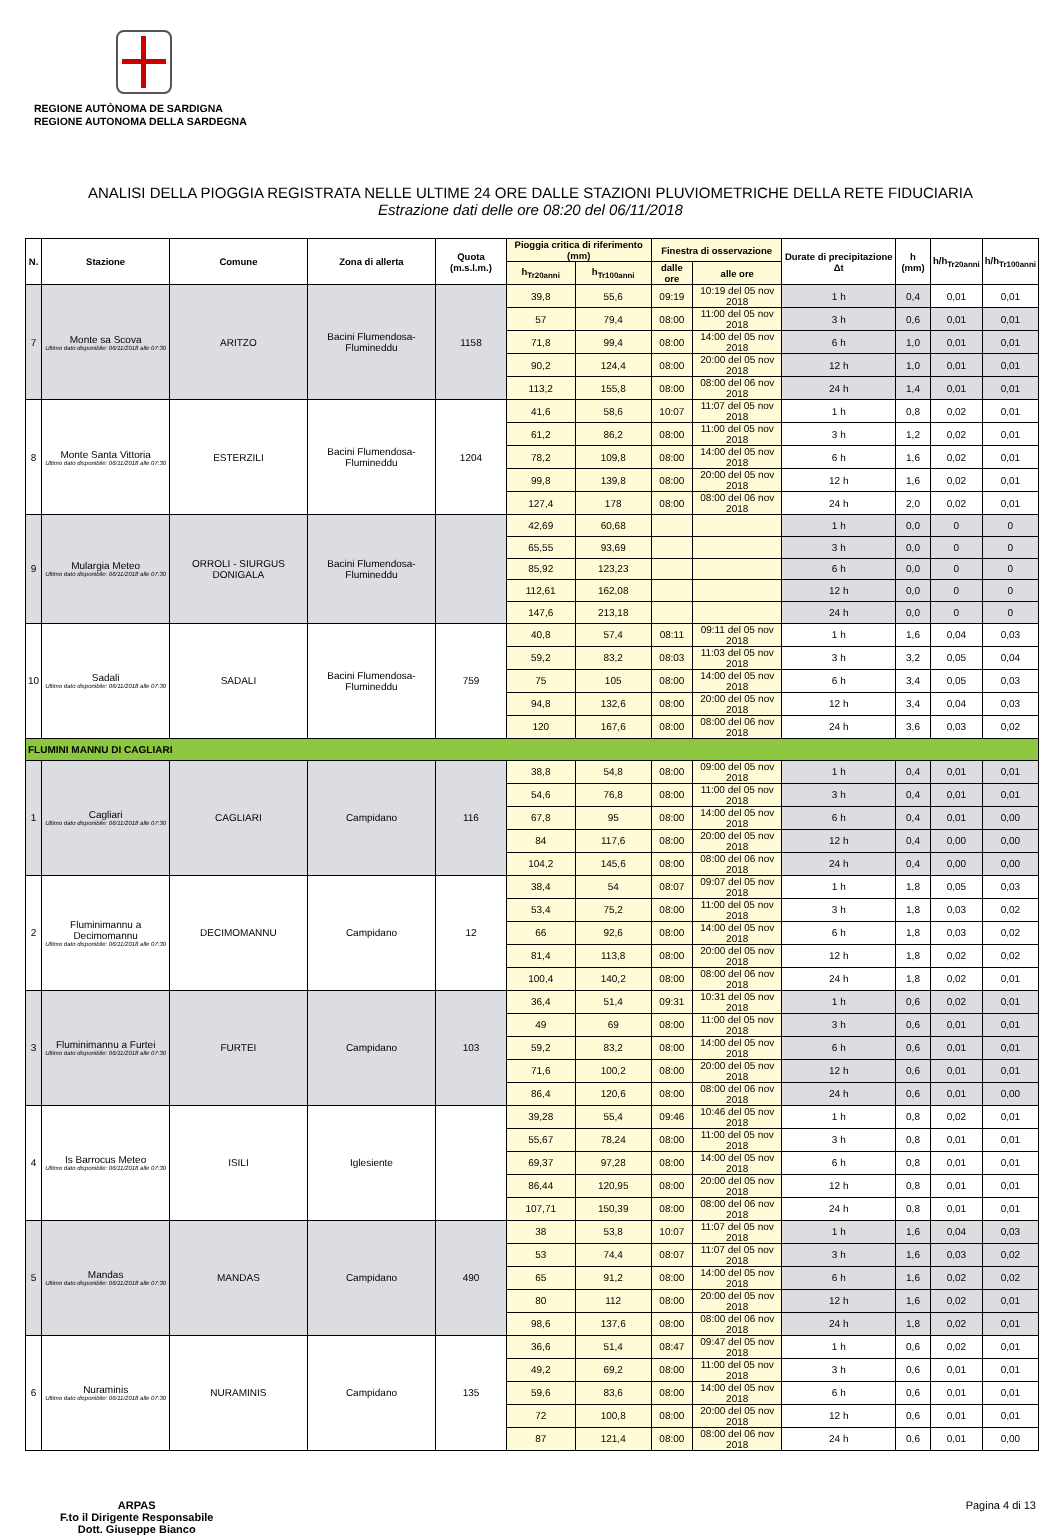REGIONE AUTÒNOMA DE SARDIGNA
REGIONE AUTONOMA DELLA SARDEGNA
ANALISI DELLA PIOGGIA REGISTRATA NELLE ULTIME 24 ORE DALLE STAZIONI PLUVIOMETRICHE DELLA RETE FIDUCIARIA
Estrazione dati delle ore 08:20 del 06/11/2018
| N. | Stazione | Comune | Zona di allerta | Quota (m.s.l.m.) | Pioggia critica di riferimento (mm) | | Finestra di osservazione | | Durate di precipitazione Δt | h (mm) | h/h<sub>Tr20anni</sub> | h/h<sub>Tr100anni</sub> |
| --- | --- | --- | --- | --- | --- | --- | --- | --- | --- | --- | --- | --- |
| | | | | | h<sub>Tr20anni</sub> | h<sub>Tr100anni</sub> | dalle ore | alle ore | | | | |
| 7 | Monte sa Scova Ultimo dato disponibile: 06/11/2018 alle 07:30 | ARITZO | Bacini Flumendosa-Flumineddu | 1158 | 39,8 | 55,6 | 09:19 | 10:19 del 05 nov 2018 | 1 h | 0,4 | 0,01 | 0,01 |
| | | | | | 57 | 79,4 | 08:00 | 11:00 del 05 nov 2018 | 3 h | 0,6 | 0,01 | 0,01 |
| | | | | | 71,8 | 99,4 | 08:00 | 14:00 del 05 nov 2018 | 6 h | 1,0 | 0,01 | 0,01 |
| | | | | | 90,2 | 124,4 | 08:00 | 20:00 del 05 nov 2018 | 12 h | 1,0 | 0,01 | 0,01 |
| | | | | | 113,2 | 155,8 | 08:00 | 08:00 del 06 nov 2018 | 24 h | 1,4 | 0,01 | 0,01 |
| 8 | Monte Santa Vittoria Ultimo dato disponibile: 06/11/2018 alle 07:30 | ESTERZILI | Bacini Flumendosa-Flumineddu | 1204 | 41,6 | 58,6 | 10:07 | 11:07 del 05 nov 2018 | 1 h | 0,8 | 0,02 | 0,01 |
| | | | | | 61,2 | 86,2 | 08:00 | 11:00 del 05 nov 2018 | 3 h | 1,2 | 0,02 | 0,01 |
| | | | | | 78,2 | 109,8 | 08:00 | 14:00 del 05 nov 2018 | 6 h | 1,6 | 0,02 | 0,01 |
| | | | | | 99,8 | 139,8 | 08:00 | 20:00 del 05 nov 2018 | 12 h | 1,6 | 0,02 | 0,01 |
| | | | | | 127,4 | 178 | 08:00 | 08:00 del 06 nov 2018 | 24 h | 2,0 | 0,02 | 0,01 |
| 9 | Mulargia Meteo Ultimo dato disponibile: 06/11/2018 alle 07:30 | ORROLI - SIURGUS DONIGALA | Bacini Flumendosa-Flumineddu | | 42,69 | 60,68 | | | 1 h | 0,0 | 0 | 0 |
| | | | | | 65,55 | 93,69 | | | 3 h | 0,0 | 0 | 0 |
| | | | | | 85,92 | 123,23 | | | 6 h | 0,0 | 0 | 0 |
| | | | | | 112,61 | 162,08 | | | 12 h | 0,0 | 0 | 0 |
| | | | | | 147,6 | 213,18 | | | 24 h | 0,0 | 0 | 0 |
| 10 | Sadali Ultimo dato disponibile: 06/11/2018 alle 07:30 | SADALI | Bacini Flumendosa-Flumineddu | 759 | 40,8 | 57,4 | 08:11 | 09:11 del 05 nov 2018 | 1 h | 1,6 | 0,04 | 0,03 |
| | | | | | 59,2 | 83,2 | 08:03 | 11:03 del 05 nov 2018 | 3 h | 3,2 | 0,05 | 0,04 |
| | | | | | 75 | 105 | 08:00 | 14:00 del 05 nov 2018 | 6 h | 3,4 | 0,05 | 0,03 |
| | | | | | 94,8 | 132,6 | 08:00 | 20:00 del 05 nov 2018 | 12 h | 3,4 | 0,04 | 0,03 |
| | | | | | 120 | 167,6 | 08:00 | 08:00 del 06 nov 2018 | 24 h | 3,6 | 0,03 | 0,02 |
| FLUMINI MANNU DI CAGLIARI | | | | | | | | | | | | |
| 1 | Cagliari Ultimo dato disponibile: 06/11/2018 alle 07:30 | CAGLIARI | Campidano | 116 | 38,8 | 54,8 | 08:00 | 09:00 del 05 nov 2018 | 1 h | 0,4 | 0,01 | 0,01 |
| | | | | | 54,6 | 76,8 | 08:00 | 11:00 del 05 nov 2018 | 3 h | 0,4 | 0,01 | 0,01 |
| | | | | | 67,8 | 95 | 08:00 | 14:00 del 05 nov 2018 | 6 h | 0,4 | 0,01 | 0,00 |
| | | | | | 84 | 117,6 | 08:00 | 20:00 del 05 nov 2018 | 12 h | 0,4 | 0,00 | 0,00 |
| | | | | | 104,2 | 145,6 | 08:00 | 08:00 del 06 nov 2018 | 24 h | 0,4 | 0,00 | 0,00 |
| 2 | Fluminimannu a Decimomannu Ultimo dato disponibile: 06/11/2018 alle 07:30 | DECIMOMANNU | Campidano | 12 | 38,4 | 54 | 08:07 | 09:07 del 05 nov 2018 | 1 h | 1,8 | 0,05 | 0,03 |
| | | | | | 53,4 | 75,2 | 08:00 | 11:00 del 05 nov 2018 | 3 h | 1,8 | 0,03 | 0,02 |
| | | | | | 66 | 92,6 | 08:00 | 14:00 del 05 nov 2018 | 6 h | 1,8 | 0,03 | 0,02 |
| | | | | | 81,4 | 113,8 | 08:00 | 20:00 del 05 nov 2018 | 12 h | 1,8 | 0,02 | 0,02 |
| | | | | | 100,4 | 140,2 | 08:00 | 08:00 del 06 nov 2018 | 24 h | 1,8 | 0,02 | 0,01 |
| 3 | Fluminimannu a Furtei Ultimo dato disponibile: 06/11/2018 alle 07:30 | FURTEI | Campidano | 103 | 36,4 | 51,4 | 09:31 | 10:31 del 05 nov 2018 | 1 h | 0,6 | 0,02 | 0,01 |
| | | | | | 49 | 69 | 08:00 | 11:00 del 05 nov 2018 | 3 h | 0,6 | 0,01 | 0,01 |
| | | | | | 59,2 | 83,2 | 08:00 | 14:00 del 05 nov 2018 | 6 h | 0,6 | 0,01 | 0,01 |
| | | | | | 71,6 | 100,2 | 08:00 | 20:00 del 05 nov 2018 | 12 h | 0,6 | 0,01 | 0,01 |
| | | | | | 86,4 | 120,6 | 08:00 | 08:00 del 06 nov 2018 | 24 h | 0,6 | 0,01 | 0,00 |
| 4 | Is Barrocus Meteo Ultimo dato disponibile: 06/11/2018 alle 07:30 | ISILI | Iglesiente | | 39,28 | 55,4 | 09:46 | 10:46 del 05 nov 2018 | 1 h | 0,8 | 0,02 | 0,01 |
| | | | | | 55,67 | 78,24 | 08:00 | 11:00 del 05 nov 2018 | 3 h | 0,8 | 0,01 | 0,01 |
| | | | | | 69,37 | 97,28 | 08:00 | 14:00 del 05 nov 2018 | 6 h | 0,8 | 0,01 | 0,01 |
| | | | | | 86,44 | 120,95 | 08:00 | 20:00 del 05 nov 2018 | 12 h | 0,8 | 0,01 | 0,01 |
| | | | | | 107,71 | 150,39 | 08:00 | 08:00 del 06 nov 2018 | 24 h | 0,8 | 0,01 | 0,01 |
| 5 | Mandas Ultimo dato disponibile: 06/11/2018 alle 07:30 | MANDAS | Campidano | 490 | 38 | 53,8 | 10:07 | 11:07 del 05 nov 2018 | 1 h | 1,6 | 0,04 | 0,03 |
| | | | | | 53 | 74,4 | 08:07 | 11:07 del 05 nov 2018 | 3 h | 1,6 | 0,03 | 0,02 |
| | | | | | 65 | 91,2 | 08:00 | 14:00 del 05 nov 2018 | 6 h | 1,6 | 0,02 | 0,02 |
| | | | | | 80 | 112 | 08:00 | 20:00 del 05 nov 2018 | 12 h | 1,6 | 0,02 | 0,01 |
| | | | | | 98,6 | 137,6 | 08:00 | 08:00 del 06 nov 2018 | 24 h | 1,8 | 0,02 | 0,01 |
| 6 | Nuraminis Ultimo dato disponibile: 06/11/2018 alle 07:30 | NURAMINIS | Campidano | 135 | 36,6 | 51,4 | 08:47 | 09:47 del 05 nov 2018 | 1 h | 0,6 | 0,02 | 0,01 |
| | | | | | 49,2 | 69,2 | 08:00 | 11:00 del 05 nov 2018 | 3 h | 0,6 | 0,01 | 0,01 |
| | | | | | 59,6 | 83,6 | 08:00 | 14:00 del 05 nov 2018 | 6 h | 0,6 | 0,01 | 0,01 |
| | | | | | 72 | 100,8 | 08:00 | 20:00 del 05 nov 2018 | 12 h | 0,6 | 0,01 | 0,01 |
| | | | | | 87 | 121,4 | 08:00 | 08:00 del 06 nov 2018 | 24 h | 0,6 | 0,01 | 0,00 |
ARPAS
F.to il Dirigente Responsabile
Dott. Giuseppe Bianco
Pagina 4 di 13